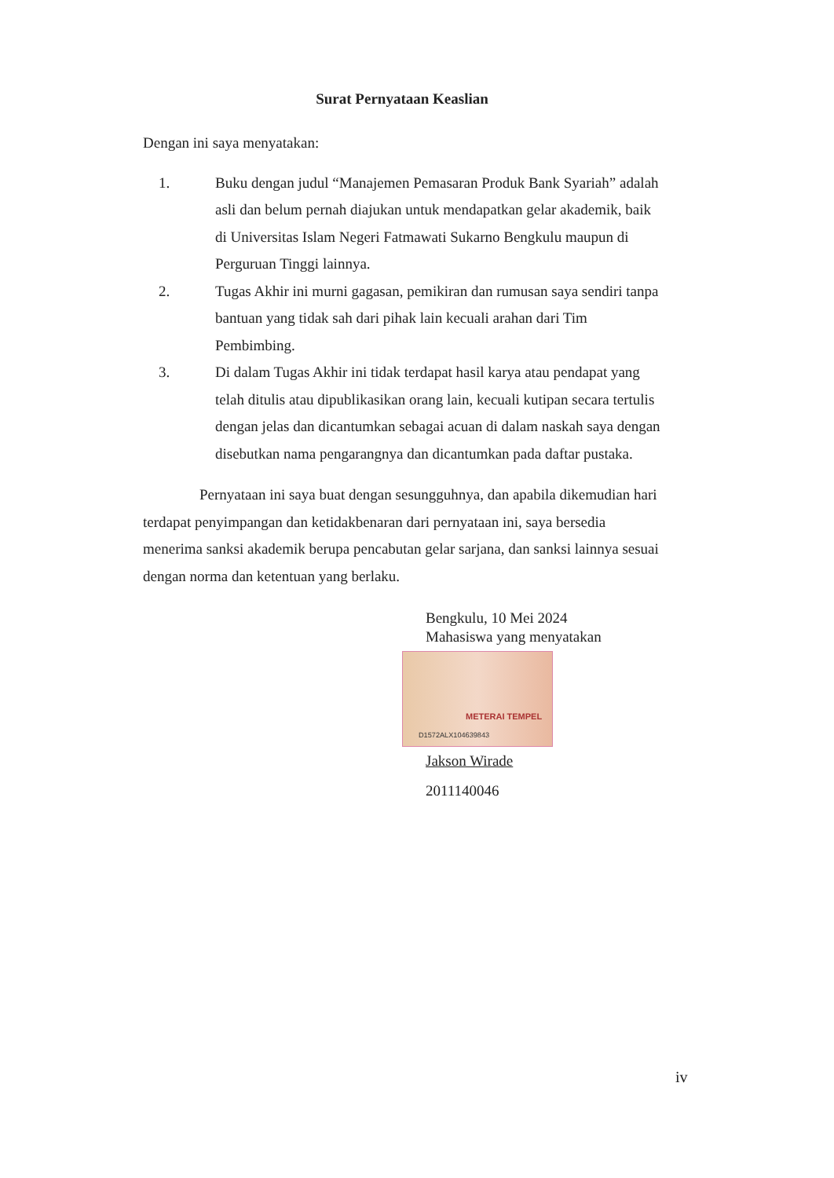Surat Pernyataan Keaslian
Dengan ini saya menyatakan:
1. Buku dengan judul “Manajemen Pemasaran Produk Bank Syariah” adalah asli dan belum pernah diajukan untuk mendapatkan gelar akademik, baik di Universitas Islam Negeri Fatmawati Sukarno Bengkulu maupun di Perguruan Tinggi lainnya.
2. Tugas Akhir ini murni gagasan, pemikiran dan rumusan saya sendiri tanpa bantuan yang tidak sah dari pihak lain kecuali arahan dari Tim Pembimbing.
3. Di dalam Tugas Akhir ini tidak terdapat hasil karya atau pendapat yang telah ditulis atau dipublikasikan orang lain, kecuali kutipan secara tertulis dengan jelas dan dicantumkan sebagai acuan di dalam naskah saya dengan disebutkan nama pengarangnya dan dicantumkan pada daftar pustaka.
Pernyataan ini saya buat dengan sesungguhnya, dan apabila dikemudian hari terdapat penyimpangan dan ketidakbenaran dari pernyataan ini, saya bersedia menerima sanksi akademik berupa pencabutan gelar sarjana, dan sanksi lainnya sesuai dengan norma dan ketentuan yang berlaku.
Bengkulu, 10 Mei 2024
Mahasiswa yang menyatakan
METERAI TEMPEL
D1572ALX104639843
Jakson Wirade
2011140046
iv